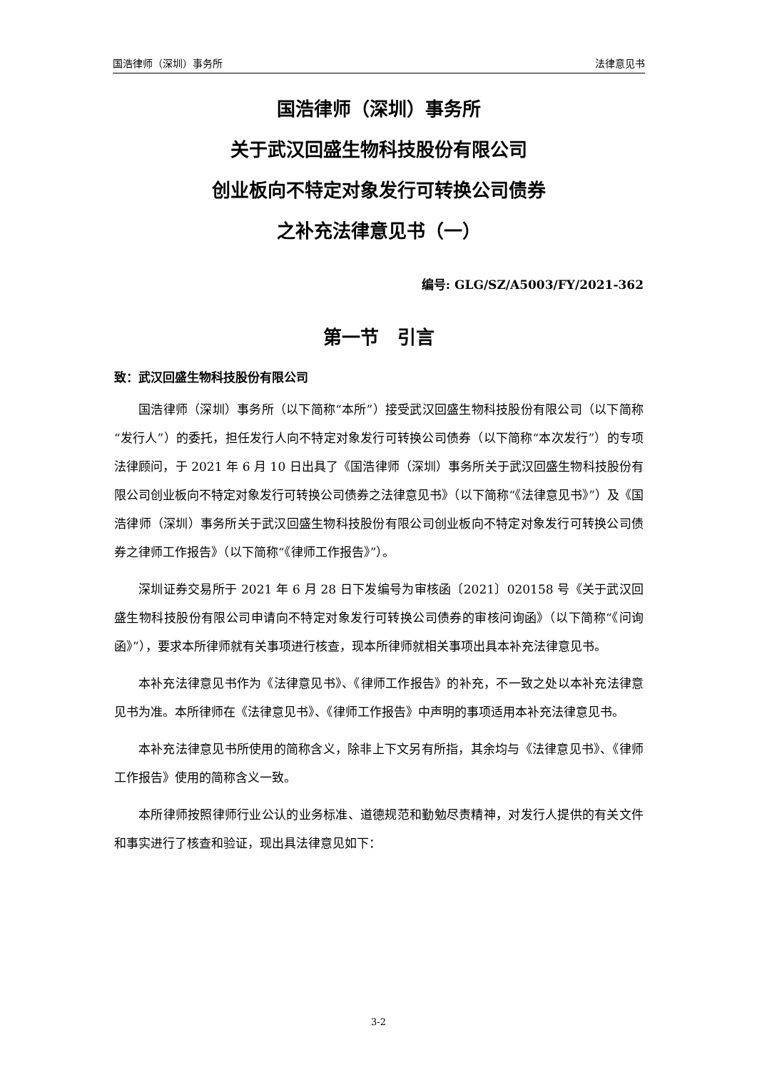国浩律师（深圳）事务所 法律意见书
国浩律师（深圳）事务所
关于武汉回盛生物科技股份有限公司
创业板向不特定对象发行可转换公司债券
之补充法律意见书（一）
编号: GLG/SZ/A5003/FY/2021-362
第一节　引言
致：武汉回盛生物科技股份有限公司
国浩律师（深圳）事务所（以下简称“本所”）接受武汉回盛生物科技股份有限公司（以下简称“发行人”）的委托，担任发行人向不特定对象发行可转换公司债券（以下简称“本次发行”）的专项法律顾问，于 2021 年 6 月 10 日出具了《国浩律师（深圳）事务所关于武汉回盛生物科技股份有限公司创业板向不特定对象发行可转换公司债券之法律意见书》（以下简称“《法律意见书》”）及《国浩律师（深圳）事务所关于武汉回盛生物科技股份有限公司创业板向不特定对象发行可转换公司债券之律师工作报告》（以下简称“《律师工作报告》”）。
深圳证券交易所于 2021 年 6 月 28 日下发编号为审核函〔2021〕020158 号《关于武汉回盛生物科技股份有限公司申请向不特定对象发行可转换公司债券的审核问询函》（以下简称“《问询函》”），要求本所律师就有关事项进行核查，现本所律师就相关事项出具本补充法律意见书。
本补充法律意见书作为《法律意见书》、《律师工作报告》的补充，不一致之处以本补充法律意见书为准。本所律师在《法律意见书》、《律师工作报告》中声明的事项适用本补充法律意见书。
本补充法律意见书所使用的简称含义，除非上下文另有所指，其余均与《法律意见书》、《律师工作报告》使用的简称含义一致。
本所律师按照律师行业公认的业务标准、道德规范和勤勉尽责精神，对发行人提供的有关文件和事实进行了核查和验证，现出具法律意见如下：
3-2